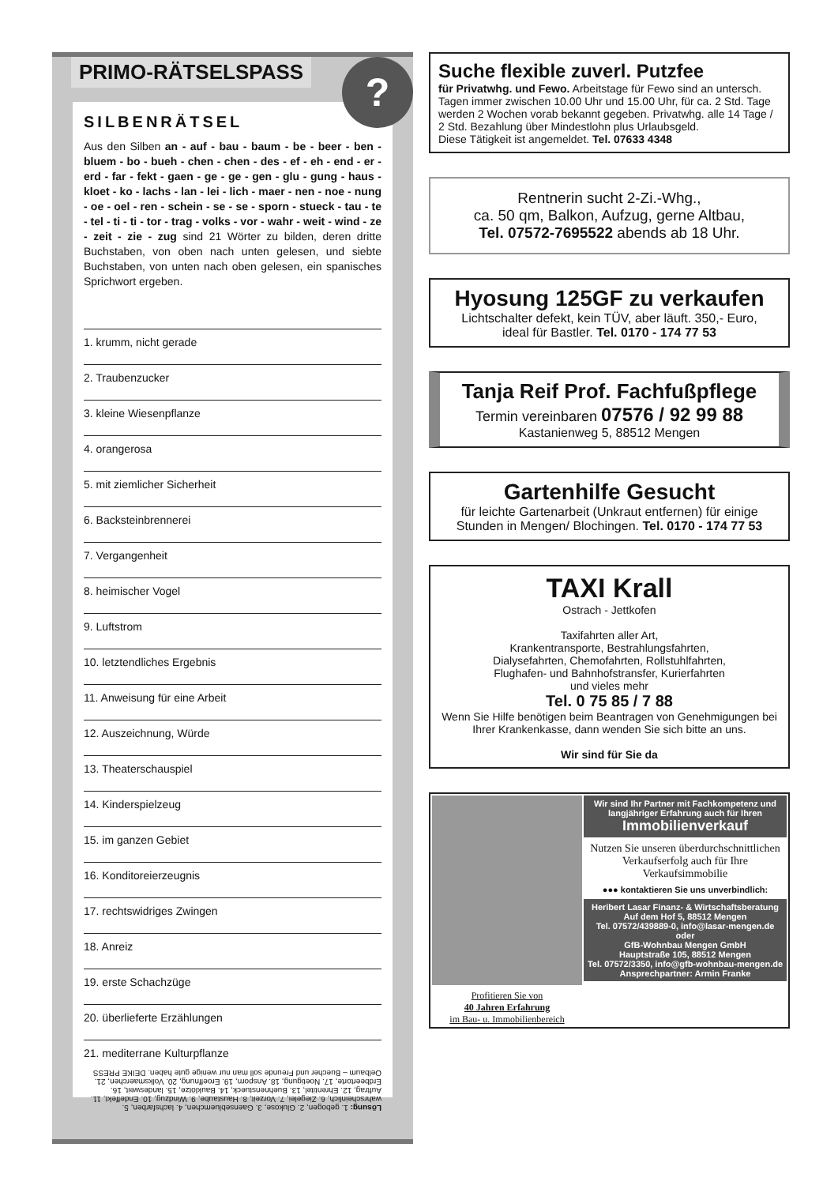PRIMO-RÄTSELSPASS
?
SILBENRÄTSEL
Aus den Silben an - auf - bau - baum - be - beer - ben - bluem - bo - bueh - chen - chen - des - ef - eh - end - er - erd - far - fekt - gaen - ge - ge - gen - glu - gung - haus - kloet - ko - lachs - lan - lei - lich - maer - nen - noe - nung - oe - oel - ren - schein - se - se - sporn - stueck - tau - te - tel - ti - ti - tor - trag - volks - vor - wahr - weit - wind - ze - zeit - zie - zug sind 21 Wörter zu bilden, deren dritte Buchstaben, von oben nach unten gelesen, und siebte Buchstaben, von unten nach oben gelesen, ein spanisches Sprichwort ergeben.
1. krumm, nicht gerade
2. Traubenzucker
3. kleine Wiesenpflanze
4. orangerosa
5. mit ziemlicher Sicherheit
6. Backsteinbrennerei
7. Vergangenheit
8. heimischer Vogel
9. Luftstrom
10. letztendliches Ergebnis
11. Anweisung für eine Arbeit
12. Auszeichnung, Würde
13. Theaterschauspiel
14. Kinderspielzeug
15. im ganzen Gebiet
16. Konditoreierzeugnis
17. rechtswidriges Zwingen
18. Anreiz
19. erste Schachzüge
20. überlieferte Erzählungen
21. mediterrane Kulturpflanze
Lösung: 1. gebogen, 2. Glukose, 3. Gaensebluemchen, 4. lachsfarben, 5. wahrscheinlich, 6. Ziegelei, 7. Vorzeit, 8. Haustaube, 9. Windzug, 10. Endeffekt, 11. Auftrag, 12. Ehrentitel, 13. Buehnenstueck, 14. Bauklötze, 15. landesweit, 16. Erdbeertorte, 17. Noetigung, 18. Ansporn, 19. Eroeffnung, 20. Volksmaerchen, 21. Oelbaum – Buecher und Freunde soll man nur wenige gute haben. DEIKE PRESS
Suche flexible zuverl. Putzfee
für Privatwhg. und Fewo. Arbeitstage für Fewo sind an untersch. Tagen immer zwischen 10.00 Uhr und 15.00 Uhr, für ca. 2 Std. Tage werden 2 Wochen vorab bekannt gegeben. Privatwhg. alle 14 Tage / 2 Std. Bezahlung über Mindestlohn plus Urlaubsgeld.
Diese Tätigkeit ist angemeldet. Tel. 07633 4348
Rentnerin sucht 2-Zi.-Whg.,
ca. 50 qm, Balkon, Aufzug, gerne Altbau,
Tel. 07572-7695522 abends ab 18 Uhr.
Hyosung 125GF zu verkaufen
Lichtschalter defekt, kein TÜV, aber läuft. 350,- Euro,
ideal für Bastler. Tel. 0170 - 174 77 53
Tanja Reif Prof. Fachfußpflege
Termin vereinbaren 07576 / 92 99 88
Kastanienweg 5, 88512 Mengen
Gartenhilfe Gesucht
für leichte Gartenarbeit (Unkraut entfernen) für einige
Stunden in Mengen/ Blochingen. Tel. 0170 - 174 77 53
TAXI Krall
Ostrach - Jettkofen
Taxifahrten aller Art,
Krankentransporte, Bestrahlungsfahrten,
Dialysefahrten, Chemofahrten, Rollstuhlfahrten,
Flughafen- und Bahnhofstransfer, Kurierfahrten
und vieles mehr
Tel. 0 75 85 / 7 88
Wenn Sie Hilfe benötigen beim Beantragen von Genehmigungen bei Ihrer Krankenkasse, dann wenden Sie sich bitte an uns.
Wir sind für Sie da
Profitieren Sie von
40 Jahren Erfahrung
im Bau- u. Immobilienbereich
Wir sind Ihr Partner mit Fachkompetenz und langjähriger Erfahrung auch für Ihren
Immobilienverkauf
Nutzen Sie unseren überdurchschnittlichen Verkaufserfolg auch für Ihre Verkaufsimmobilie
●●● kontaktieren Sie uns unverbindlich:
Heribert Lasar Finanz- & Wirtschaftsberatung
Auf dem Hof 5, 88512 Mengen
Tel. 07572/439889-0, info@lasar-mengen.de
oder
GfB-Wohnbau Mengen GmbH
Hauptstraße 105, 88512 Mengen
Tel. 07572/3350, info@gfb-wohnbau-mengen.de
Ansprechpartner: Armin Franke